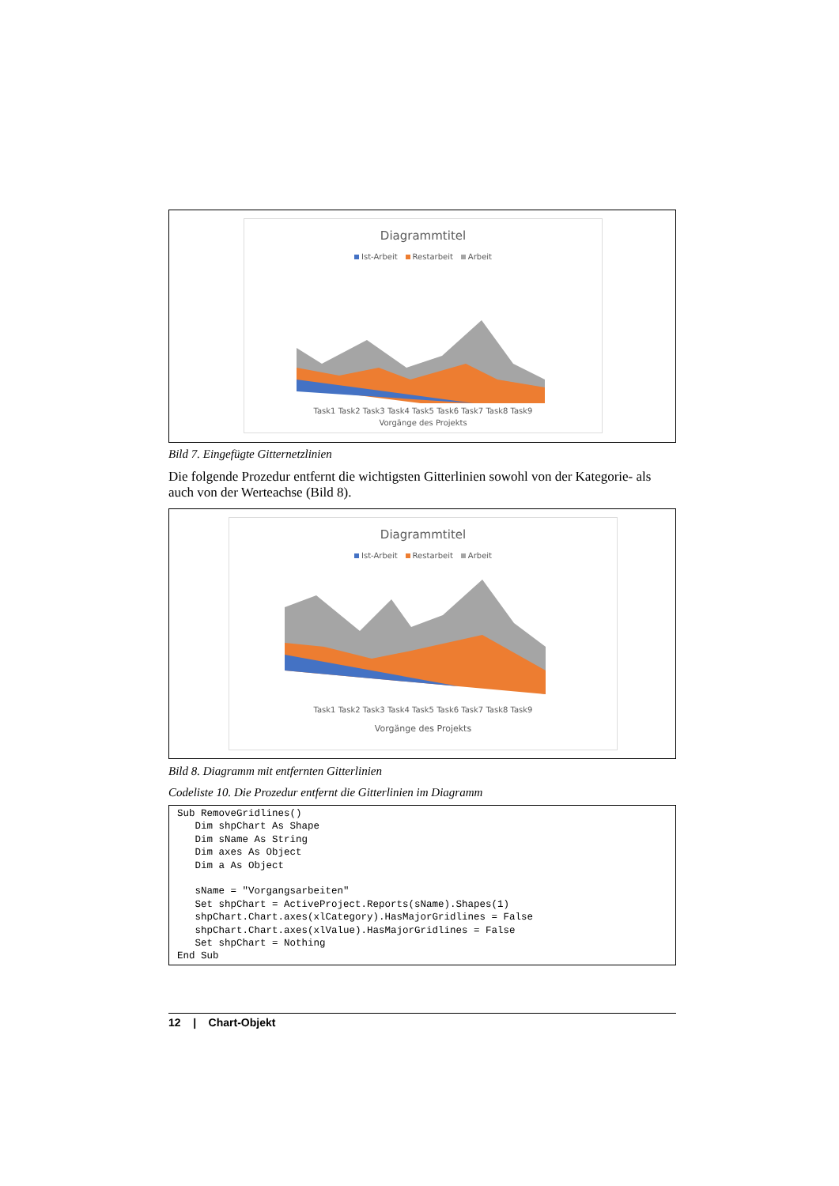Diagrammtitel
Ist-Arbeit Restarbeit Arbeit
Task1 Task2 Task3 Task4 Task5 Task6 Task7 Task8 Task9
Vorgänge des Projekts
Bild 7. Eingefügte Gitternetzlinien
Die folgende Prozedur entfernt die wichtigsten Gitterlinien sowohl von der Kategorie- als auch von der Werteachse (Bild 8).
Diagrammtitel
Ist-Arbeit Restarbeit Arbeit
Task1 Task2 Task3 Task4 Task5 Task6 Task7 Task8 Task9
Vorgänge des Projekts
Bild 8. Diagramm mit entfernten Gitterlinien
Codeliste 10. Die Prozedur entfernt die Gitterlinien im Diagramm
Sub RemoveGridlines() Dim shpChart As Shape Dim sName As String Dim axes As Object Dim a As Object sName = "Vorgangsarbeiten" Set shpChart = ActiveProject.Reports(sName).Shapes(1) shpChart.Chart.axes(xlCategory).HasMajorGridlines = False shpChart.Chart.axes(xlValue).HasMajorGridlines = False Set shpChart = Nothing End Sub
12 | Chart-Objekt